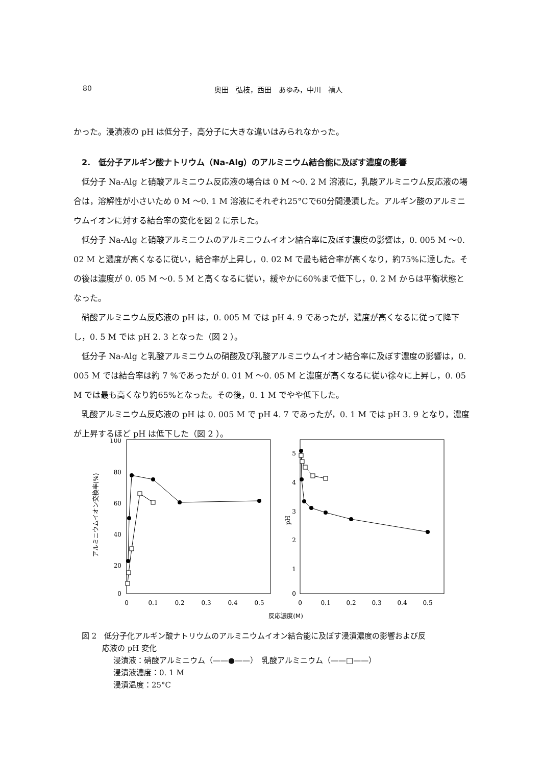80 奥田　弘枝，西田　あゆみ，中川　禎人
かった。浸漬液の pH は低分子，高分子に大きな違いはみられなかった。
2.　低分子アルギン酸ナトリウム（Na-Alg）のアルミニウム結合能に及ぼす濃度の影響
低分子 Na-Alg と硝酸アルミニウム反応液の場合は 0 M ～0. 2 M 溶液に，乳酸アルミニウム反応液の場合は，溶解性が小さいため 0 M ～0. 1 M 溶液にそれぞれ25°Cで60分間浸漬した。アルギン酸のアルミニウムイオンに対する結合率の変化を図 2 に示した。
低分子 Na-Alg と硝酸アルミニウムのアルミニウムイオン結合率に及ぼす濃度の影響は，0. 005 M ～0. 02 M と濃度が高くなるに従い，結合率が上昇し，0. 02 M で最も結合率が高くなり，約75%に達した。その後は濃度が 0. 05 M ～0. 5 M と高くなるに従い，緩やかに60%まで低下し，0. 2 M からは平衡状態となった。
硝酸アルミニウム反応液の pH は，0. 005 M では pH 4. 9 であったが，濃度が高くなるに従って降下し，0. 5 M では pH 2. 3 となった（図 2 ）。
低分子 Na-Alg と乳酸アルミニウムの硝酸及び乳酸アルミニウムイオン結合率に及ぼす濃度の影響は，0. 005 M では結合率は約 7 %であったが 0. 01 M ～0. 05 M と濃度が高くなるに従い徐々に上昇し，0. 05 M では最も高くなり約65%となった。その後，0. 1 M でやや低下した。
乳酸アルミニウム反応液の pH は 0. 005 M で pH 4. 7 であったが，0. 1 M では pH 3. 9 となり，濃度が上昇するほど pH は低下した（図 2 ）。
100
80
60
40
20
0
5
4
3
2
1
0
0
0.1
0.2
0.3
0.4
0.5
0
0.1
0.2
0.3
0.4
0.5
反応濃度(M)
アルミニウムイオン交換率(%)
pH
図 2　低分子化アルギン酸ナトリウムのアルミニウムイオン結合能に及ぼす浸漬濃度の影響および反
応液の pH 変化
浸漬液：硝酸アルミニウム（——●——）　乳酸アルミニウム（——□——）
浸漬液濃度：0. 1 M
浸漬温度：25°C